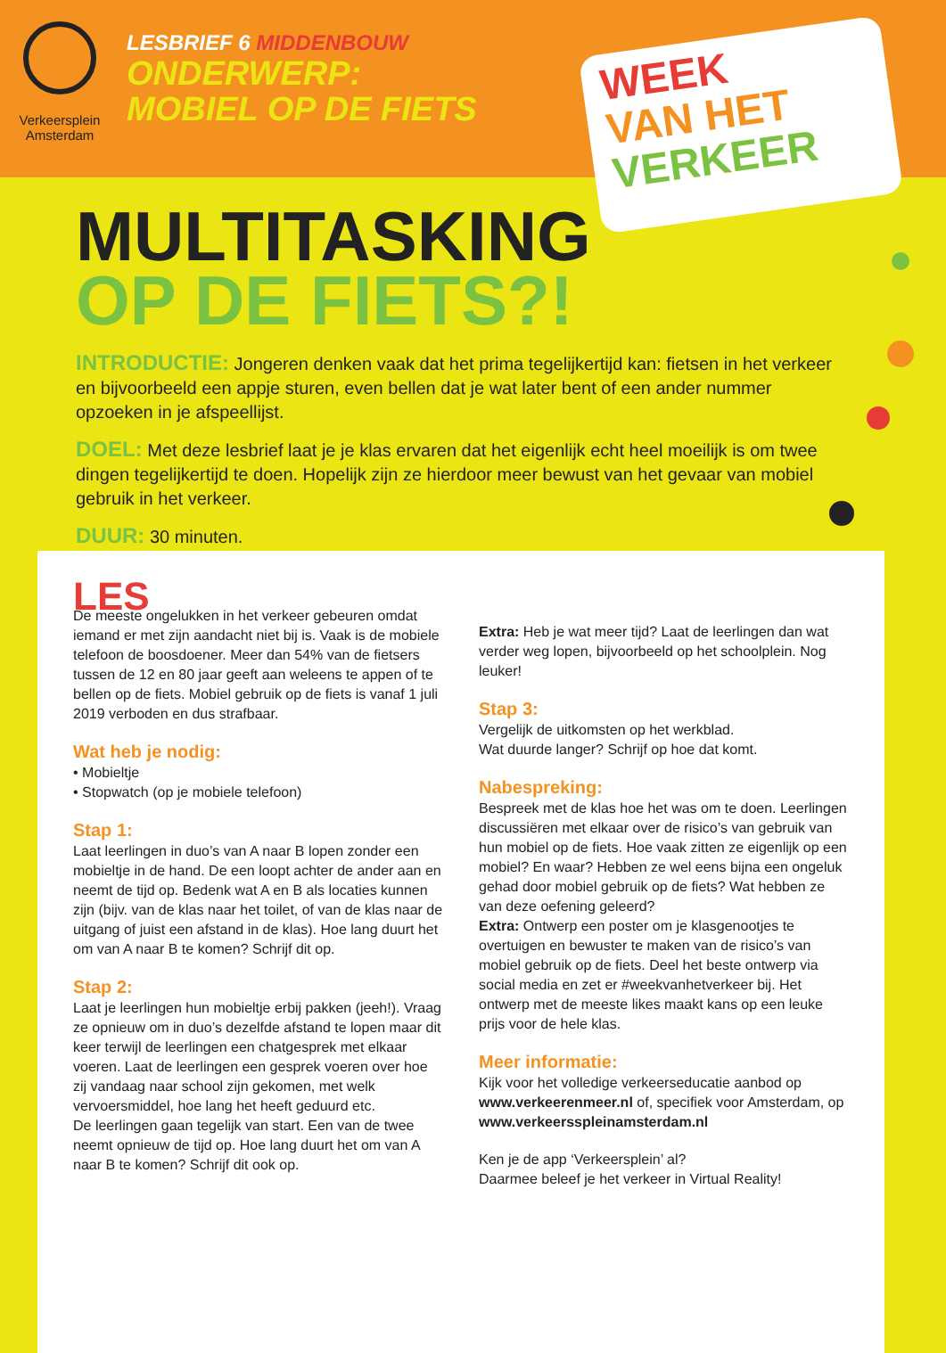Verkeersplein Amsterdam
LESBRIEF 6 MIDDENBOUW
ONDERWERP:
MOBIEL OP DE FIETS
WEEK
VAN HET
VERKEER
MULTITASKING
OP DE FIETS?!
INTRODUCTIE: Jongeren denken vaak dat het prima tegelijkertijd kan: fietsen in het verkeer en bijvoorbeeld een appje sturen, even bellen dat je wat later bent of een ander nummer opzoeken in je afspeellijst.
DOEL: Met deze lesbrief laat je je klas ervaren dat het eigenlijk echt heel moeilijk is om twee dingen tegelijkertijd te doen. Hopelijk zijn ze hierdoor meer bewust van het gevaar van mobiel gebruik in het verkeer.
DUUR: 30 minuten.
LES
De meeste ongelukken in het verkeer gebeuren omdat iemand er met zijn aandacht niet bij is. Vaak is de mobiele telefoon de boosdoener. Meer dan 54% van de fietsers tussen de 12 en 80 jaar geeft aan weleens te appen of te bellen op de fiets. Mobiel gebruik op de fiets is vanaf 1 juli 2019 verboden en dus strafbaar.
Wat heb je nodig:
• Mobieltje
• Stopwatch (op je mobiele telefoon)
Stap 1:
Laat leerlingen in duo’s van A naar B lopen zonder een mobieltje in de hand. De een loopt achter de ander aan en neemt de tijd op. Bedenk wat A en B als locaties kunnen zijn (bijv. van de klas naar het toilet, of van de klas naar de uitgang of juist een afstand in de klas). Hoe lang duurt het om van A naar B te komen? Schrijf dit op.
Stap 2:
Laat je leerlingen hun mobieltje erbij pakken (jeeh!). Vraag ze opnieuw om in duo’s dezelfde afstand te lopen maar dit keer terwijl de leerlingen een chatgesprek met elkaar voeren. Laat de leerlingen een gesprek voeren over hoe zij vandaag naar school zijn gekomen, met welk vervoersmiddel, hoe lang het heeft geduurd etc.
De leerlingen gaan tegelijk van start. Een van de twee neemt opnieuw de tijd op. Hoe lang duurt het om van A naar B te komen? Schrijf dit ook op.
Extra: Heb je wat meer tijd? Laat de leerlingen dan wat verder weg lopen, bijvoorbeeld op het schoolplein. Nog leuker!
Stap 3:
Vergelijk de uitkomsten op het werkblad.
Wat duurde langer? Schrijf op hoe dat komt.
Nabespreking:
Bespreek met de klas hoe het was om te doen. Leerlingen discussiëren met elkaar over de risico’s van gebruik van hun mobiel op de fiets. Hoe vaak zitten ze eigenlijk op een mobiel? En waar? Hebben ze wel eens bijna een ongeluk gehad door mobiel gebruik op de fiets? Wat hebben ze van deze oefening geleerd?
Extra: Ontwerp een poster om je klasgenootjes te overtuigen en bewuster te maken van de risico’s van mobiel gebruik op de fiets. Deel het beste ontwerp via social media en zet er #weekvanhetverkeer bij. Het ontwerp met de meeste likes maakt kans op een leuke prijs voor de hele klas.
Meer informatie:
Kijk voor het volledige verkeerseducatie aanbod op www.verkeerenmeer.nl of, specifiek voor Amsterdam, op www.verkeersspleinamsterdam.nl
Ken je de app ‘Verkeersplein’ al?
Daarmee beleef je het verkeer in Virtual Reality!